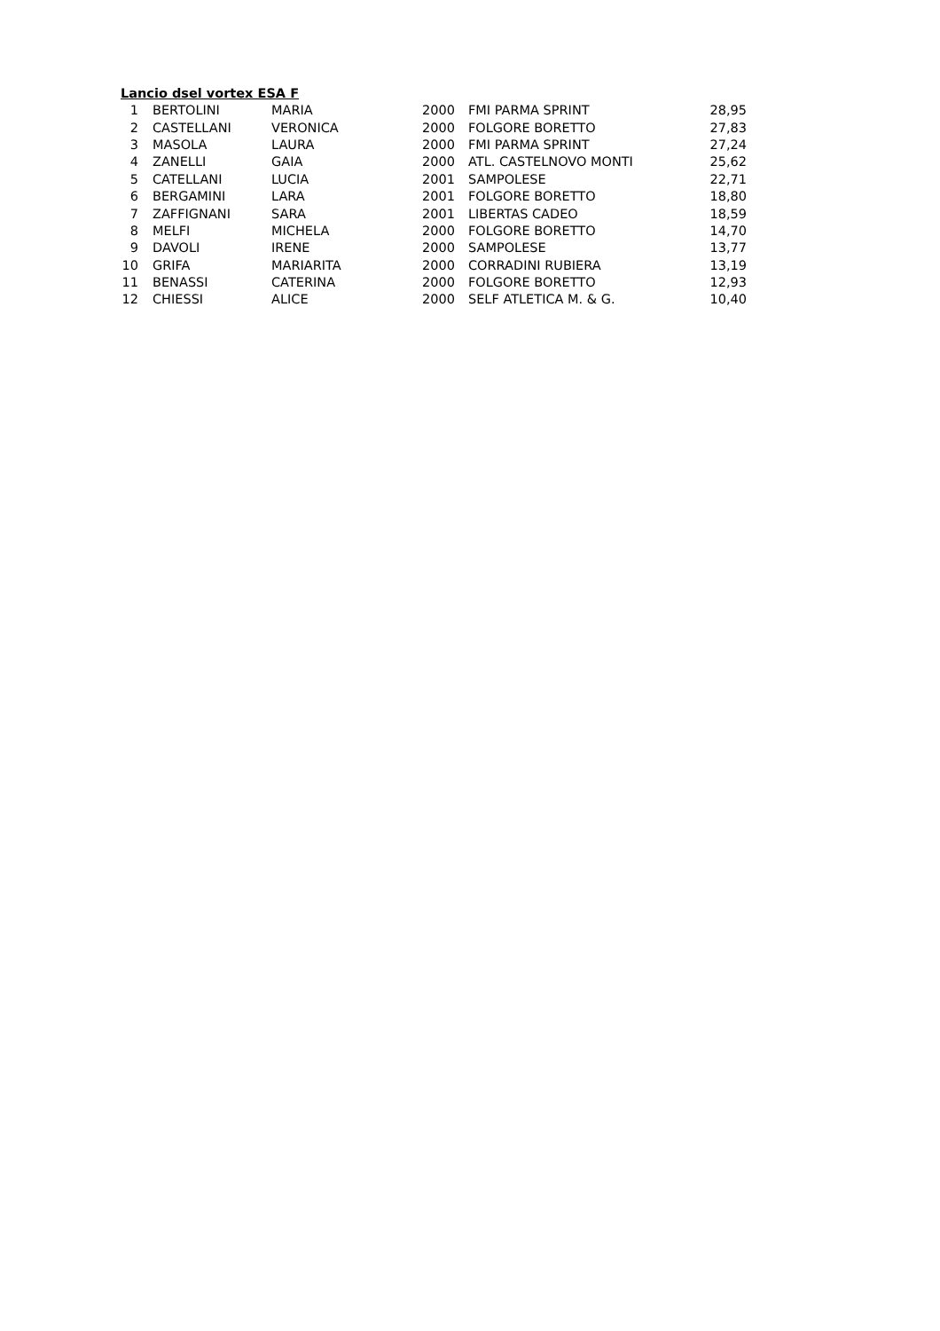Lancio dsel vortex ESA F
| 1 | BERTOLINI | MARIA | 2000 | FMI PARMA SPRINT | 28,95 |
| 2 | CASTELLANI | VERONICA | 2000 | FOLGORE BORETTO | 27,83 |
| 3 | MASOLA | LAURA | 2000 | FMI PARMA SPRINT | 27,24 |
| 4 | ZANELLI | GAIA | 2000 | ATL. CASTELNOVO MONTI | 25,62 |
| 5 | CATELLANI | LUCIA | 2001 | SAMPOLESE | 22,71 |
| 6 | BERGAMINI | LARA | 2001 | FOLGORE BORETTO | 18,80 |
| 7 | ZAFFIGNANI | SARA | 2001 | LIBERTAS CADEO | 18,59 |
| 8 | MELFI | MICHELA | 2000 | FOLGORE BORETTO | 14,70 |
| 9 | DAVOLI | IRENE | 2000 | SAMPOLESE | 13,77 |
| 10 | GRIFA | MARIARITA | 2000 | CORRADINI RUBIERA | 13,19 |
| 11 | BENASSI | CATERINA | 2000 | FOLGORE BORETTO | 12,93 |
| 12 | CHIESSI | ALICE | 2000 | SELF ATLETICA M. & G. | 10,40 |